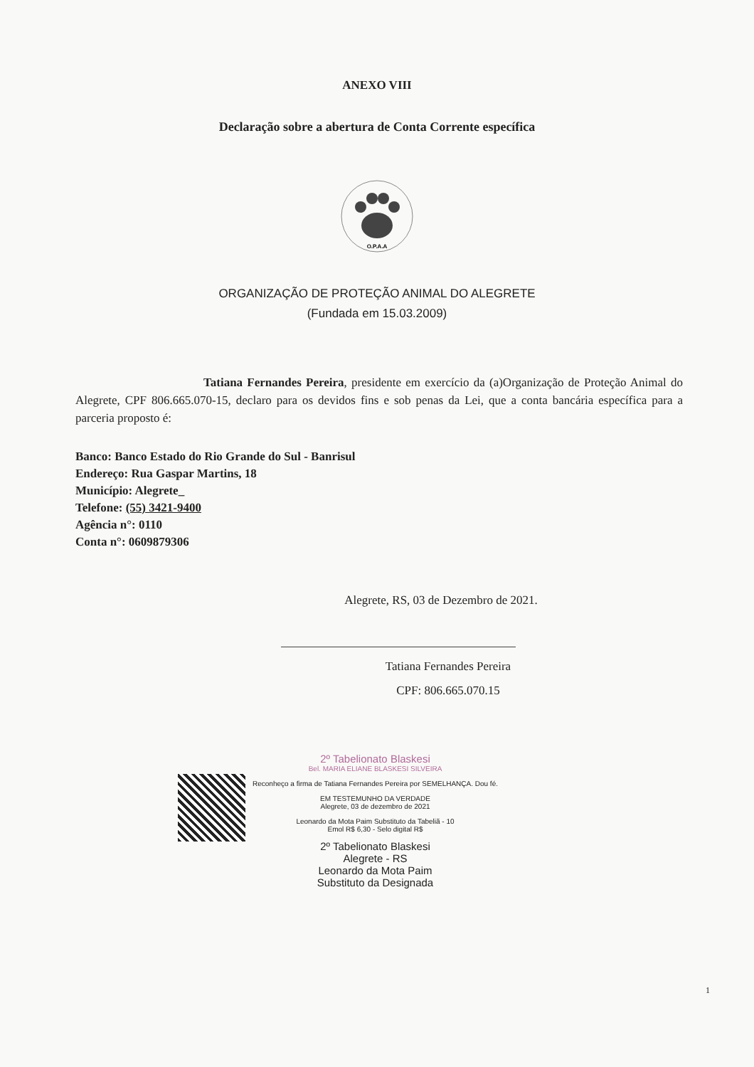ANEXO VIII
Declaração sobre a abertura de Conta Corrente específica
O.P.A.A
ORGANIZAÇÃO DE PROTEÇÃO ANIMAL DO ALEGRETE
(Fundada em 15.03.2009)
Tatiana Fernandes Pereira, presidente em exercício da (a)Organização de Proteção Animal do Alegrete, CPF 806.665.070-15, declaro para os devidos fins e sob penas da Lei, que a conta bancária específica para a parceria proposto é:
Banco: Banco Estado do Rio Grande do Sul - Banrisul
Endereço: Rua Gaspar Martins, 18
Município: Alegrete_
Telefone: (55) 3421-9400
Agência n°: 0110
Conta n°: 0609879306
Alegrete, RS, 03 de Dezembro de 2021.
Tatiana Fernandes Pereira
CPF: 806.665.070.15
2º Tabelionato Blaskesi
Bel. MARIA ELIANE BLASKESI SILVEIRA
Reconheço a firma de Tatiana Fernandes Pereira por SEMELHANÇA. Dou fé.
EM TESTEMUNHO DA VERDADE
Alegrete, 03 de dezembro de 2021
Leonardo da Mota Paim Substituto da Tabeliã - 10
Emol R$ 6,30 - Selo digital R$
2º Tabelionato Blaskesi
Alegrete - RS
Leonardo da Mota Paim
Substituto da Designada
1